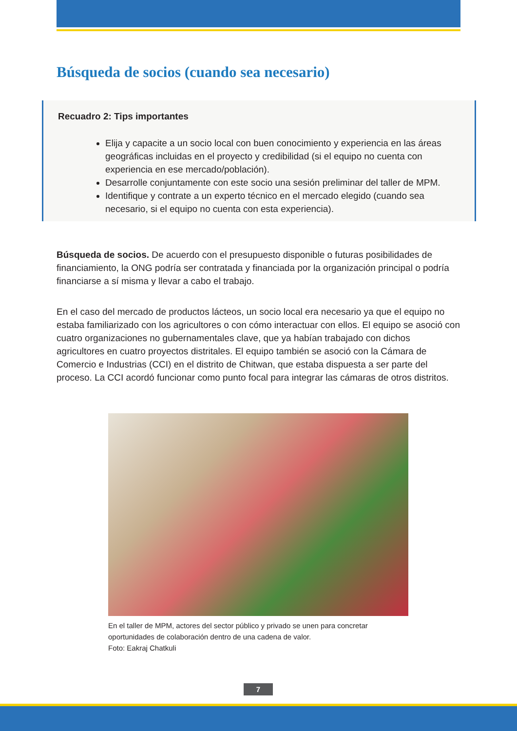Búsqueda de socios (cuando sea necesario)
Recuadro 2: Tips importantes
Elija y capacite a un socio local con buen conocimiento y experiencia en las áreas geográficas incluidas en el proyecto y credibilidad (si el equipo no cuenta con experiencia en ese mercado/población).
Desarrolle conjuntamente con este socio una sesión preliminar del taller de MPM.
Identifique y contrate a un experto técnico en el mercado elegido (cuando sea necesario, si el equipo no cuenta con esta experiencia).
Búsqueda de socios. De acuerdo con el presupuesto disponible o futuras posibilidades de financiamiento, la ONG podría ser contratada y financiada por la organización principal o podría financiarse a sí misma y llevar a cabo el trabajo.
En el caso del mercado de productos lácteos, un socio local era necesario ya que el equipo no estaba familiarizado con los agricultores o con cómo interactuar con ellos. El equipo se asoció con cuatro organizaciones no gubernamentales clave, que ya habían trabajado con dichos agricultores en cuatro proyectos distritales. El equipo también se asoció con la Cámara de Comercio e Industrias (CCI) en el distrito de Chitwan, que estaba dispuesta a ser parte del proceso. La CCI acordó funcionar como punto focal para integrar las cámaras de otros distritos.
En el taller de MPM, actores del sector público y privado se unen para concretar
oportunidades de colaboración dentro de una cadena de valor.
Foto: Eakraj Chatkuli
7